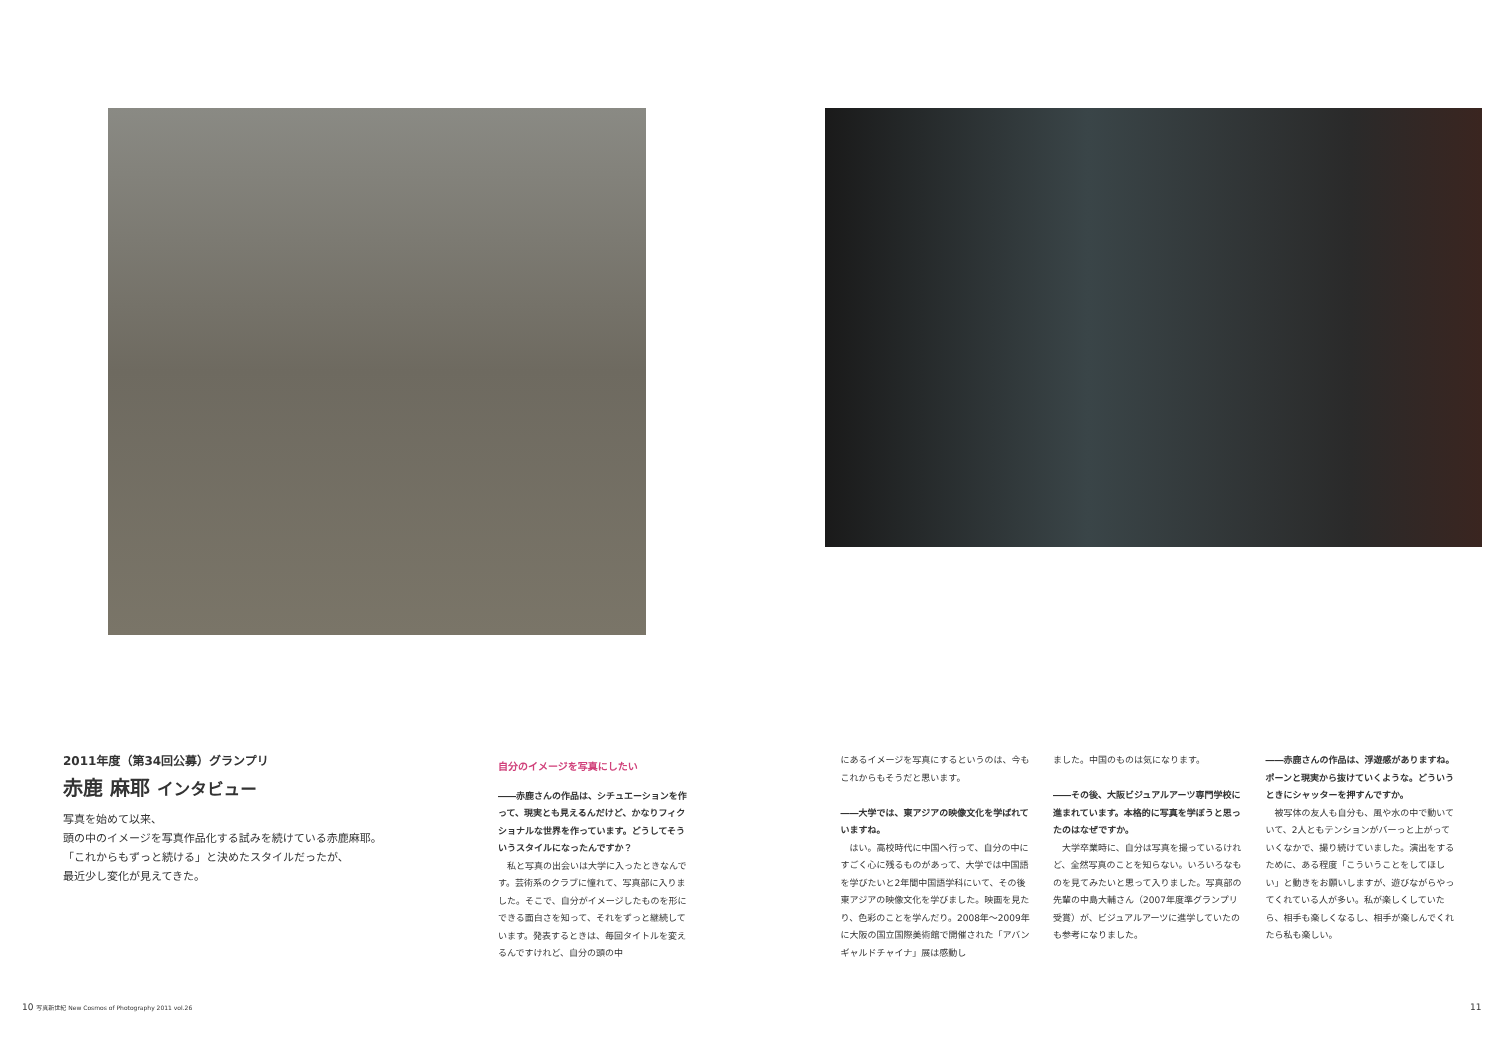2011年度（第34回公募）グランプリ
赤鹿 麻耶 インタビュー
写真を始めて以来、
頭の中のイメージを写真作品化する試みを続けている赤鹿麻耶。
「これからもずっと続ける」と決めたスタイルだったが、
最近少し変化が見えてきた。
自分のイメージを写真にしたい
――赤鹿さんの作品は、シチュエーションを作って、現実とも見えるんだけど、かなりフィクショナルな世界を作っています。どうしてそういうスタイルになったんですか？
　私と写真の出会いは大学に入ったときなんです。芸術系のクラブに憧れて、写真部に入りました。そこで、自分がイメージしたものを形にできる面白さを知って、それをずっと継続しています。発表するときは、毎回タイトルを変えるんですけれど、自分の頭の中
にあるイメージを写真にするというのは、今もこれからもそうだと思います。
――大学では、東アジアの映像文化を学ばれていますね。
　はい。高校時代に中国へ行って、自分の中にすごく心に残るものがあって、大学では中国語を学びたいと2年間中国語学科にいて、その後東アジアの映像文化を学びました。映画を見たり、色彩のことを学んだり。2008年〜2009年に大阪の国立国際美術館で開催された「アバンギャルドチャイナ」展は感動し
ました。中国のものは気になります。
――その後、大阪ビジュアルアーツ専門学校に進まれています。本格的に写真を学ぼうと思ったのはなぜですか。
　大学卒業時に、自分は写真を撮っているけれど、全然写真のことを知らない。いろいろなものを見てみたいと思って入りました。写真部の先輩の中島大輔さん（2007年度準グランプリ受賞）が、ビジュアルアーツに進学していたのも参考になりました。
――赤鹿さんの作品は、浮遊感がありますね。ポーンと現実から抜けていくような。どういうときにシャッターを押すんですか。
　被写体の友人も自分も、風や水の中で動いていて、2人ともテンションがバーっと上がっていくなかで、撮り続けていました。演出をするために、ある程度「こういうことをしてほしい」と動きをお願いしますが、遊びながらやってくれている人が多い。私が楽しくしていたら、相手も楽しくなるし、相手が楽しんでくれたら私も楽しい。
10 写真新世紀 New Cosmos of Photography 2011 vol.26
11